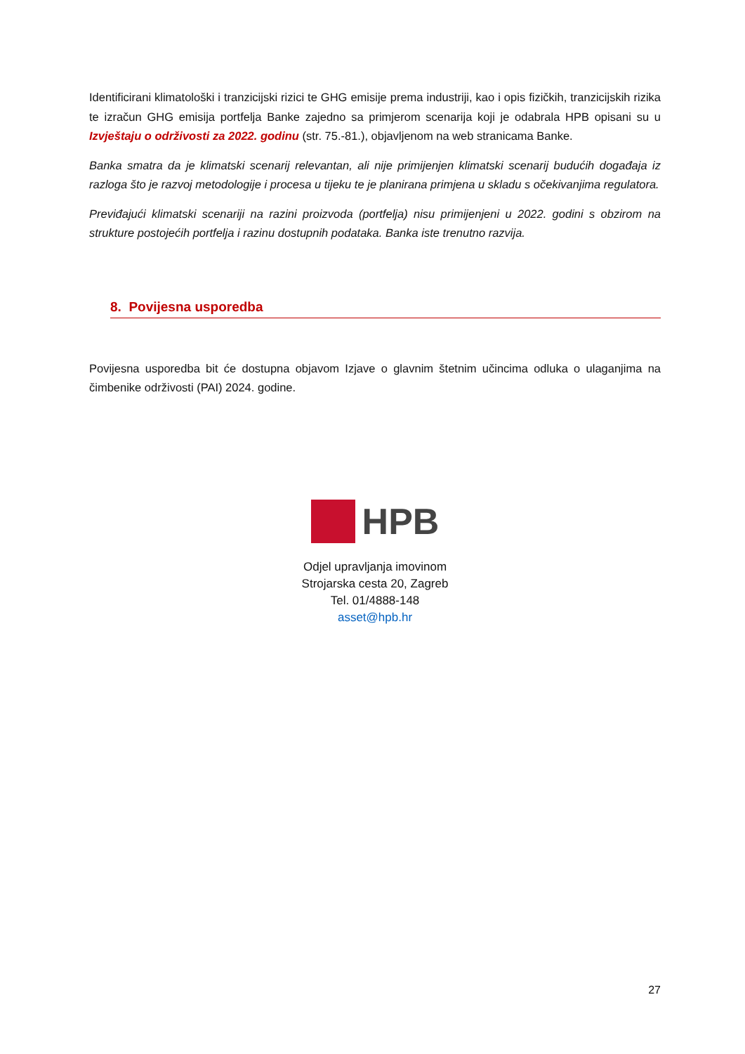Identificirani klimatološki i tranzicijski rizici te GHG emisije prema industriji, kao i opis fizičkih, tranzicijskih rizika te izračun GHG emisija portfelja Banke zajedno sa primjerom scenarija koji je odabrala HPB opisani su u Izvještaju o održivosti za 2022. godinu (str. 75.-81.), objavljenom na web stranicama Banke.
Banka smatra da je klimatski scenarij relevantan, ali nije primijenjen klimatski scenarij budućih događaja iz razloga što je razvoj metodologije i procesa u tijeku te je planirana primjena u skladu s očekivanjima regulatora.
Previđajući klimatski scenariji na razini proizvoda (portfelja) nisu primijenjeni u 2022. godini s obzirom na strukture postojećih portfelja i razinu dostupnih podataka. Banka iste trenutno razvija.
8. Povijesna usporedba
Povijesna usporedba bit će dostupna objavom Izjave o glavnim štetnim učincima odluka o ulaganjima na čimbenike održivosti (PAI) 2024. godine.
HPB
Odjel upravljanja imovinom
Strojarska cesta 20, Zagreb
Tel. 01/4888-148
asset@hpb.hr
27